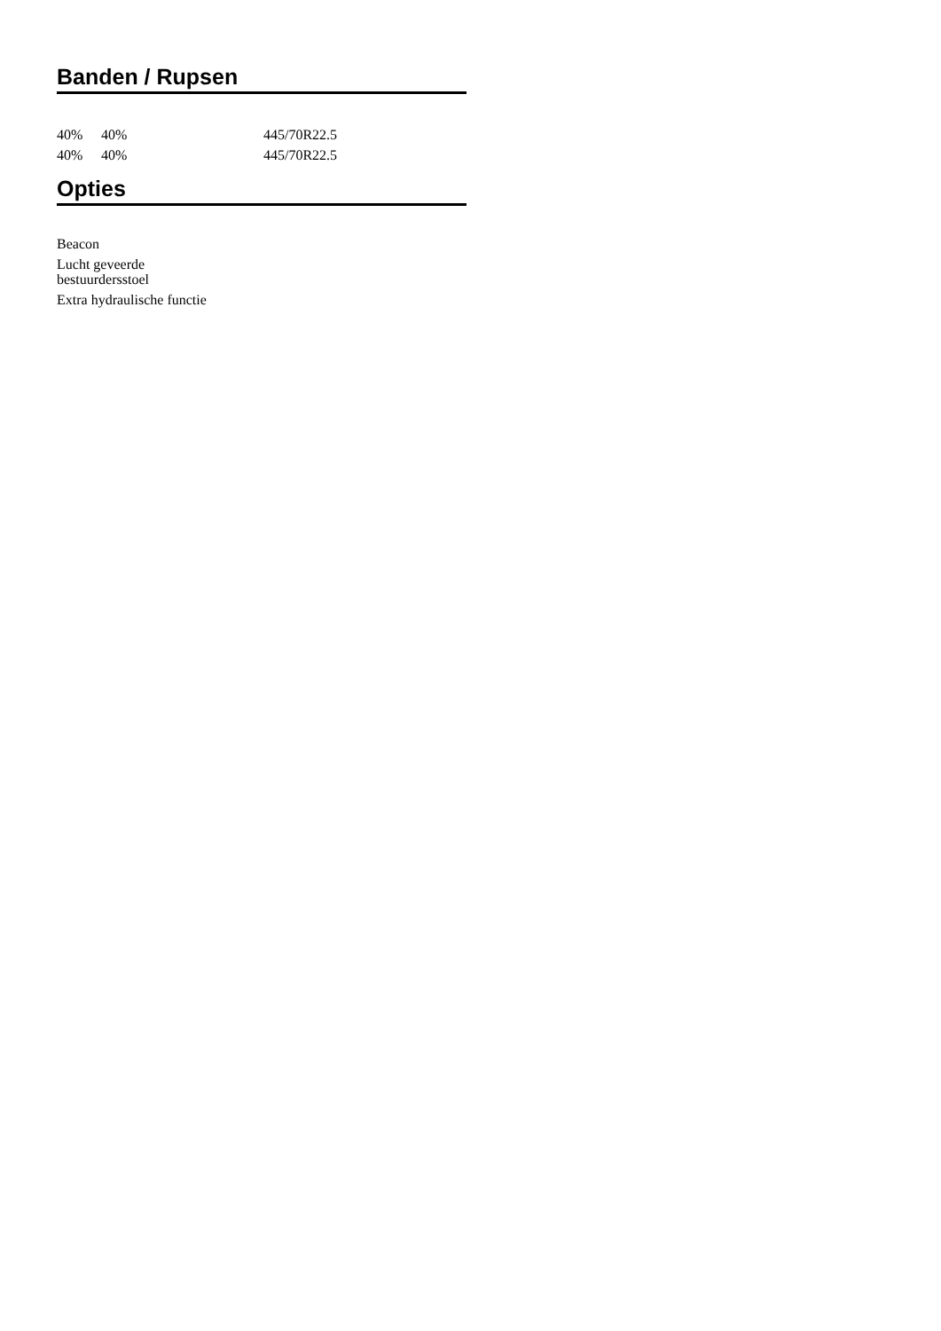Banden / Rupsen
| 40% | 40% | 445/70R22.5 |
| 40% | 40% | 445/70R22.5 |
Opties
Beacon
Lucht geveerde bestuurdersstoel
Extra hydraulische functie